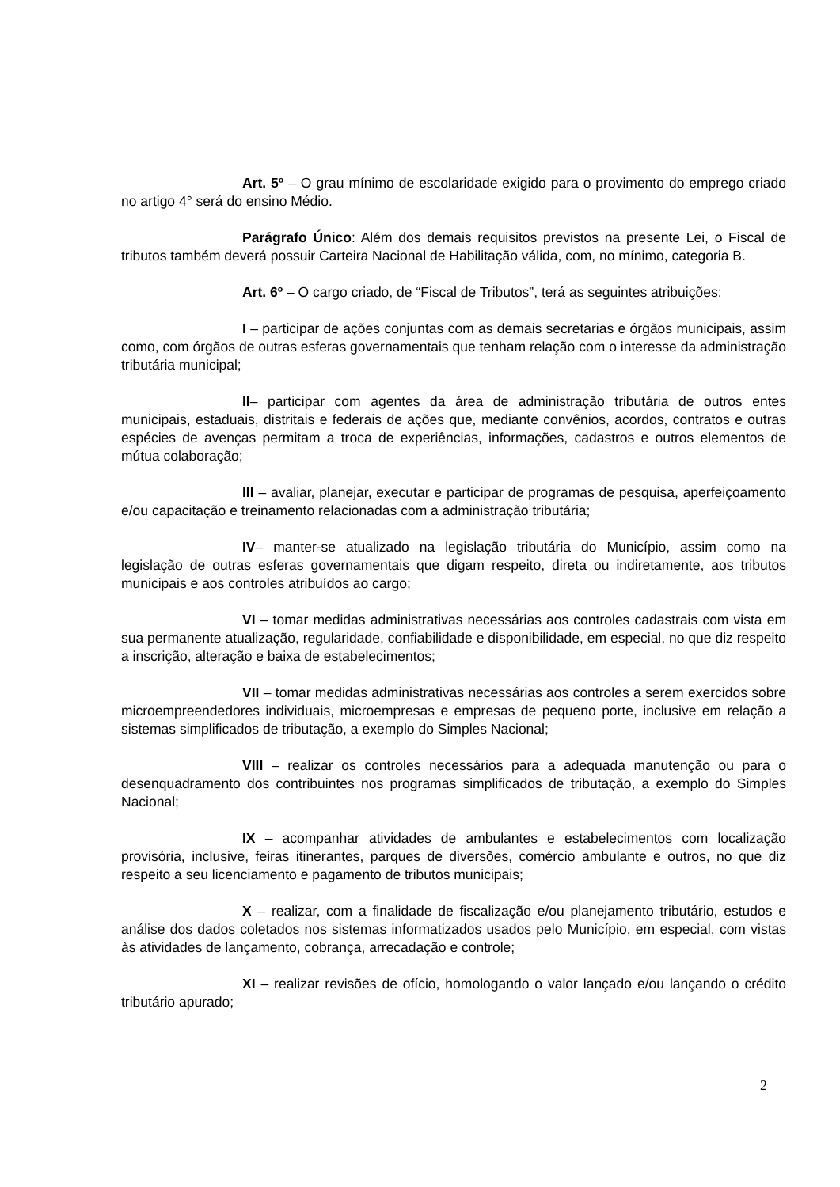Art. 5º – O grau mínimo de escolaridade exigido para o provimento do emprego criado no artigo 4° será do ensino Médio.
Parágrafo Único: Além dos demais requisitos previstos na presente Lei, o Fiscal de tributos também deverá possuir Carteira Nacional de Habilitação válida, com, no mínimo, categoria B.
Art. 6º – O cargo criado, de “Fiscal de Tributos”, terá as seguintes atribuições:
I – participar de ações conjuntas com as demais secretarias e órgãos municipais, assim como, com órgãos de outras esferas governamentais que tenham relação com o interesse da administração tributária municipal;
II– participar com agentes da área de administração tributária de outros entes municipais, estaduais, distritais e federais de ações que, mediante convênios, acordos, contratos e outras espécies de avenças permitam a troca de experiências, informações, cadastros e outros elementos de mútua colaboração;
III – avaliar, planejar, executar e participar de programas de pesquisa, aperfeiçoamento e/ou capacitação e treinamento relacionadas com a administração tributária;
IV– manter-se atualizado na legislação tributária do Município, assim como na legislação de outras esferas governamentais que digam respeito, direta ou indiretamente, aos tributos municipais e aos controles atribuídos ao cargo;
VI – tomar medidas administrativas necessárias aos controles cadastrais com vista em sua permanente atualização, regularidade, confiabilidade e disponibilidade, em especial, no que diz respeito a inscrição, alteração e baixa de estabelecimentos;
VII – tomar medidas administrativas necessárias aos controles a serem exercidos sobre microempreendedores individuais, microempresas e empresas de pequeno porte, inclusive em relação a sistemas simplificados de tributação, a exemplo do Simples Nacional;
VIII – realizar os controles necessários para a adequada manutenção ou para o desenquadramento dos contribuintes nos programas simplificados de tributação, a exemplo do Simples Nacional;
IX – acompanhar atividades de ambulantes e estabelecimentos com localização provisória, inclusive, feiras itinerantes, parques de diversões, comércio ambulante e outros, no que diz respeito a seu licenciamento e pagamento de tributos municipais;
X – realizar, com a finalidade de fiscalização e/ou planejamento tributário, estudos e análise dos dados coletados nos sistemas informatizados usados pelo Município, em especial, com vistas às atividades de lançamento, cobrança, arrecadação e controle;
XI – realizar revisões de ofício, homologando o valor lançado e/ou lançando o crédito tributário apurado;
2